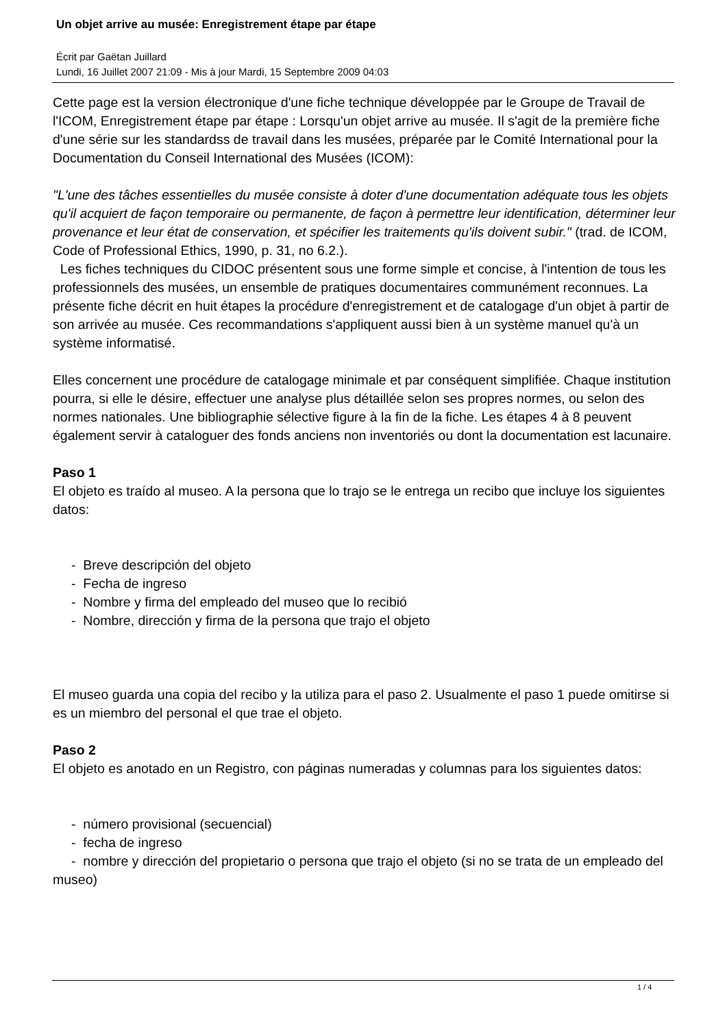Un objet arrive au musée: Enregistrement étape par étape
Écrit par Gaëtan Juillard
Lundi, 16 Juillet 2007 21:09 - Mis à jour Mardi, 15 Septembre 2009 04:03
Cette page est la version électronique d'une fiche technique développée par le Groupe de Travail de l'ICOM, Enregistrement étape par étape : Lorsqu'un objet arrive au musée. Il s'agit de la première fiche d'une série sur les standardss de travail dans les musées, préparée par le Comité International pour la Documentation du Conseil International des Musées (ICOM):
"L'une des tâches essentielles du musée consiste à doter d'une documentation adéquate tous les objets qu'il acquiert de façon temporaire ou permanente, de façon à permettre leur identification, déterminer leur provenance et leur état de conservation, et spécifier les traitements qu'ils doivent subir." (trad. de ICOM, Code of Professional Ethics, 1990, p. 31, no 6.2.).
Les fiches techniques du CIDOC présentent sous une forme simple et concise, à l'intention de tous les professionnels des musées, un ensemble de pratiques documentaires communément reconnues. La présente fiche décrit en huit étapes la procédure d'enregistrement et de catalogage d'un objet à partir de son arrivée au musée. Ces recommandations s'appliquent aussi bien à un système manuel qu'à un système informatisé.
Elles concernent une procédure de catalogage minimale et par conséquent simplifiée. Chaque institution pourra, si elle le désire, effectuer une analyse plus détaillée selon ses propres normes, ou selon des normes nationales. Une bibliographie sélective figure à la fin de la fiche. Les étapes 4 à 8 peuvent également servir à cataloguer des fonds anciens non inventoriés ou dont la documentation est lacunaire.
Paso 1
El objeto es traído al museo. A la persona que lo trajo se le entrega un recibo que incluye los siguientes datos:
- Breve descripción del objeto
- Fecha de ingreso
- Nombre y firma del empleado del museo que lo recibió
- Nombre, dirección y firma de la persona que trajo el objeto
El museo guarda una copia del recibo y la utiliza para el paso 2. Usualmente el paso 1 puede omitirse si es un miembro del personal el que trae el objeto.
Paso 2
El objeto es anotado en un Registro, con páginas numeradas y columnas para los siguientes datos:
- número provisional (secuencial)
- fecha de ingreso
- nombre y dirección del propietario o persona que trajo el objeto (si no se trata de un empleado del museo)
1 / 4